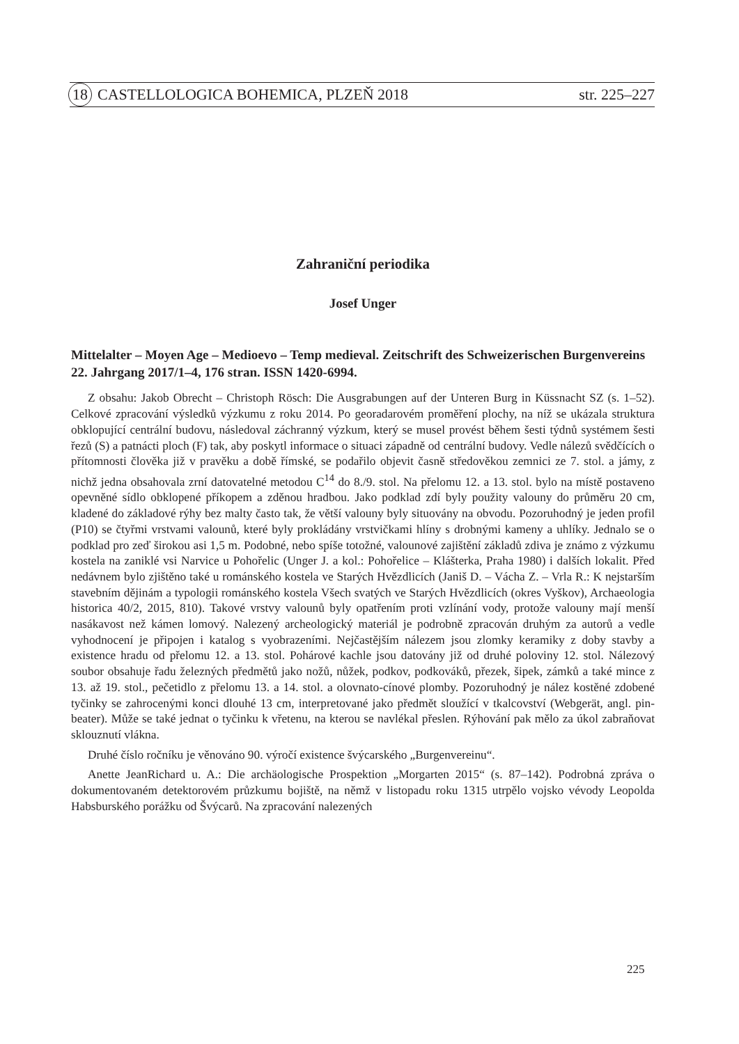18 CASTELLOLOGICA BOHEMICA, PLZEŇ 2018 str. 225–227
Zahraniční periodika
Josef Unger
Mittelalter – Moyen Age – Medioevo – Temp medieval. Zeitschrift des Schweizerischen Burgenvereins 22. Jahrgang 2017/1–4, 176 stran. ISSN 1420-6994.
Z obsahu: Jakob Obrecht – Christoph Rösch: Die Ausgrabungen auf der Unteren Burg in Küssnacht SZ (s. 1–52). Celkové zpracování výsledků výzkumu z roku 2014. Po georadarovém proměření plochy, na níž se ukázala struktura obklopující centrální budovu, následoval záchranný výzkum, který se musel provést během šesti týdnů systémem šesti řezů (S) a patnácti ploch (F) tak, aby poskytl informace o situaci západně od centrální budovy. Vedle nálezů svědčících o přítomnosti člověka již v pravěku a době římské, se podařilo objevit časně středověkou zemnici ze 7. stol. a jámy, z nichž jedna obsahovala zrní datovatelné metodou C<sup>14</sup> do 8./9. stol. Na přelomu 12. a 13. stol. bylo na místě postaveno opevněné sídlo obklopené příkopem a zděnou hradbou. Jako podklad zdí byly použity valouny do průměru 20 cm, kladené do základové rýhy bez malty často tak, že větší valouny byly situovány na obvodu. Pozoruhodný je jeden profil (P10) se čtyřmi vrstvami valounů, které byly prokládány vrstvičkami hlíny s drobnými kameny a uhlíky. Jednalo se o podklad pro zeď širokou asi 1,5 m. Podobné, nebo spíše totožné, valounové zajištění základů zdiva je známo z výzkumu kostela na zaniklé vsi Narvice u Pohořelic (Unger J. a kol.: Pohořelice – Klášterka, Praha 1980) i dalších lokalit. Před nedávnem bylo zjištěno také u románského kostela ve Starých Hvězdlicích (Janiš D. – Vácha Z. – Vrla R.: K nejstarším stavebním dějinám a typologii románského kostela Všech svatých ve Starých Hvězdlicích (okres Vyškov), Archaeologia historica 40/2, 2015, 810). Takové vrstvy valounů byly opatřením proti vzlínání vody, protože valouny mají menší nasákavost než kámen lomový. Nalezený archeologický materiál je podrobně zpracován druhým za autorů a vedle vyhodnocení je připojen i katalog s vyobrazeními. Nejčastějším nálezem jsou zlomky keramiky z doby stavby a existence hradu od přelomu 12. a 13. stol. Pohárové kachle jsou datovány již od druhé poloviny 12. stol. Nálezový soubor obsahuje řadu železných předmětů jako nožů, nůžek, podkov, podkováků, přezek, šipek, zámků a také mince z 13. až 19. stol., pečetidlo z přelomu 13. a 14. stol. a olovnato-cínové plomby. Pozoruhodný je nález kostěné zdobené tyčinky se zahrocenými konci dlouhé 13 cm, interpretované jako předmět sloužící v tkalcovství (Webgerät, angl. pin-beater). Může se také jednat o tyčinku k vřetenu, na kterou se navlékal přeslen. Rýhování pak mělo za úkol zabraňovat sklouznutí vlákna.
Druhé číslo ročníku je věnováno 90. výročí existence švýcarského „Burgenvereinu“.
Anette JeanRichard u. A.: Die archäologische Prospektion „Morgarten 2015“ (s. 87–142). Podrobná zpráva o dokumentovaném detektorovém průzkumu bojiště, na němž v listopadu roku 1315 utrpělo vojsko vévody Leopolda Habsburského porážku od Švýcarů. Na zpracování nalezených
225